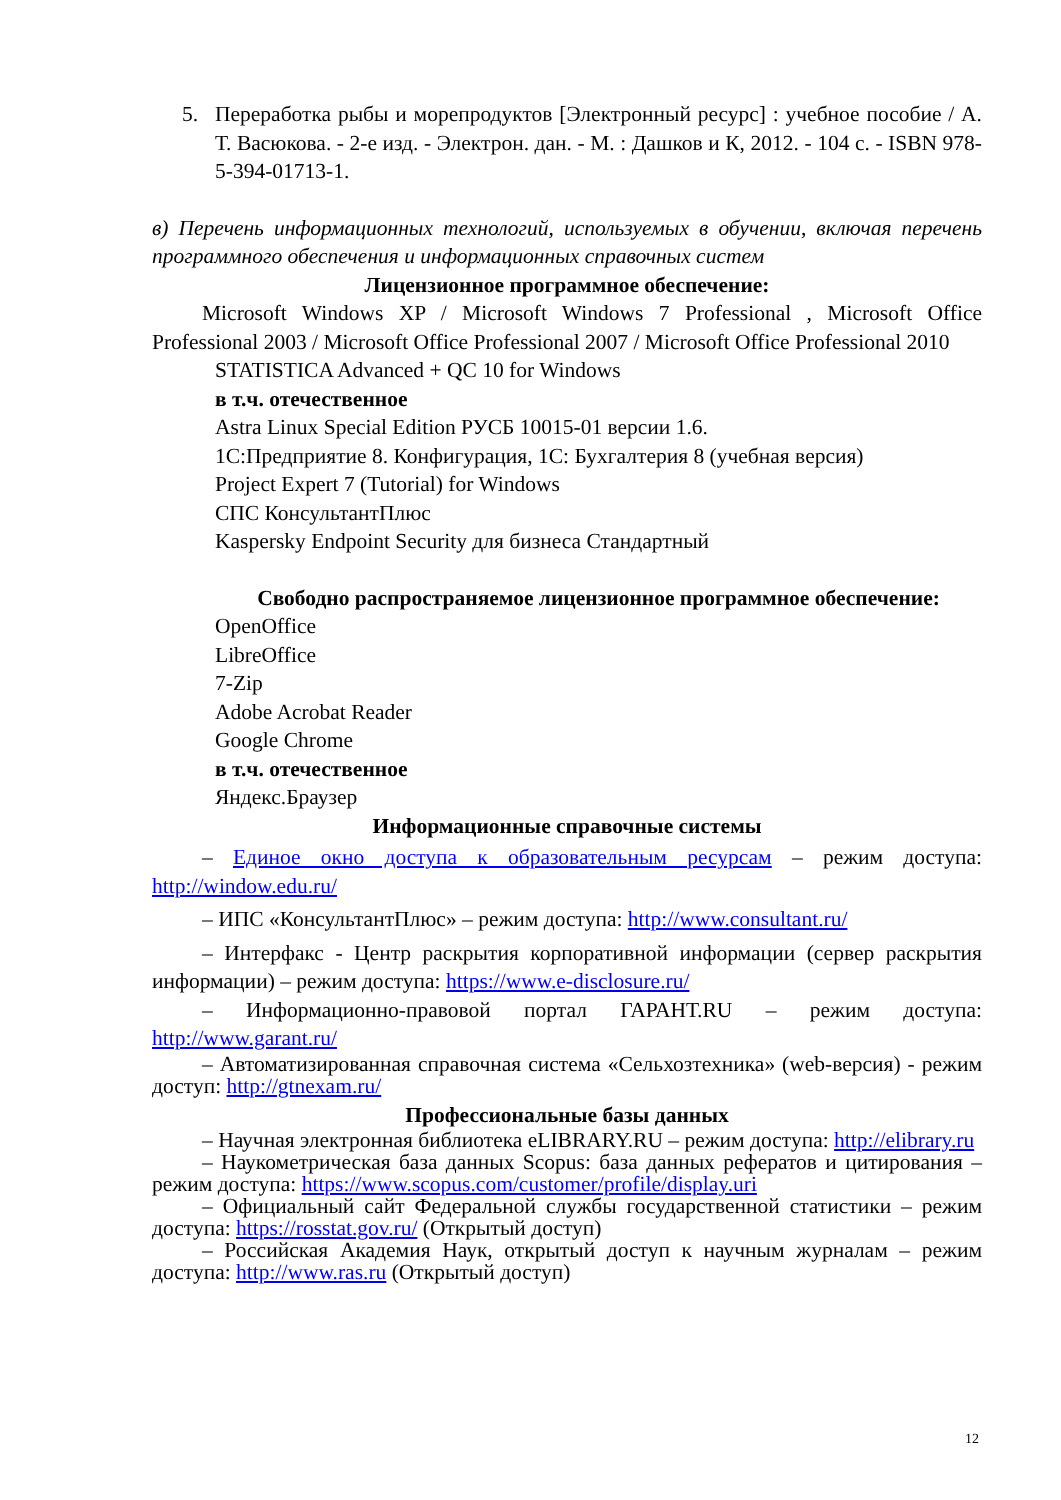5. Переработка рыбы и морепродуктов [Электронный ресурс] : учебное пособие / А. Т. Васюкова. - 2-е изд. - Электрон. дан. - М. : Дашков и К, 2012. - 104 с. - ISBN 978-5-394-01713-1.
в) Перечень информационных технологий, используемых в обучении, включая перечень программного обеспечения и информационных справочных систем
Лицензионное программное обеспечение:
Microsoft Windows XP / Microsoft Windows 7 Professional , Microsoft Office Professional 2003 / Microsoft Office Professional 2007 / Microsoft Office Professional 2010
STATISTICA Advanced + QC 10 for Windows
в т.ч. отечественное
Astra Linux Special Edition РУСБ 10015-01 версии 1.6.
1С:Предприятие 8. Конфигурация, 1С: Бухгалтерия 8 (учебная версия)
Project Expert 7 (Tutorial) for Windows
СПС КонсультантПлюс
Kaspersky Endpoint Security для бизнеса Стандартный
Свободно распространяемое лицензионное программное обеспечение:
OpenOffice
LibreOffice
7-Zip
Adobe Acrobat Reader
Google Chrome
в т.ч. отечественное
Яндекс.Браузер
Информационные справочные системы
– Единое окно доступа к образовательным ресурсам – режим доступа: http://window.edu.ru/
– ИПС «КонсультантПлюс» – режим доступа: http://www.consultant.ru/
– Интерфакс - Центр раскрытия корпоративной информации (сервер раскрытия информации) – режим доступа: https://www.e-disclosure.ru/
– Информационно-правовой портал ГАРАНТ.RU – режим доступа: http://www.garant.ru/
– Автоматизированная справочная система «Сельхозтехника» (web-версия) - режим доступ: http://gtnexam.ru/
Профессиональные базы данных
– Научная электронная библиотека eLIBRARY.RU – режим доступа: http://elibrary.ru
– Наукометрическая база данных Scopus: база данных рефератов и цитирования – режим доступа: https://www.scopus.com/customer/profile/display.uri
– Официальный сайт Федеральной службы государственной статистики – режим доступа: https://rosstat.gov.ru/ (Открытый доступ)
– Российская Академия Наук, открытый доступ к научным журналам – режим доступа: http://www.ras.ru (Открытый доступ)
12